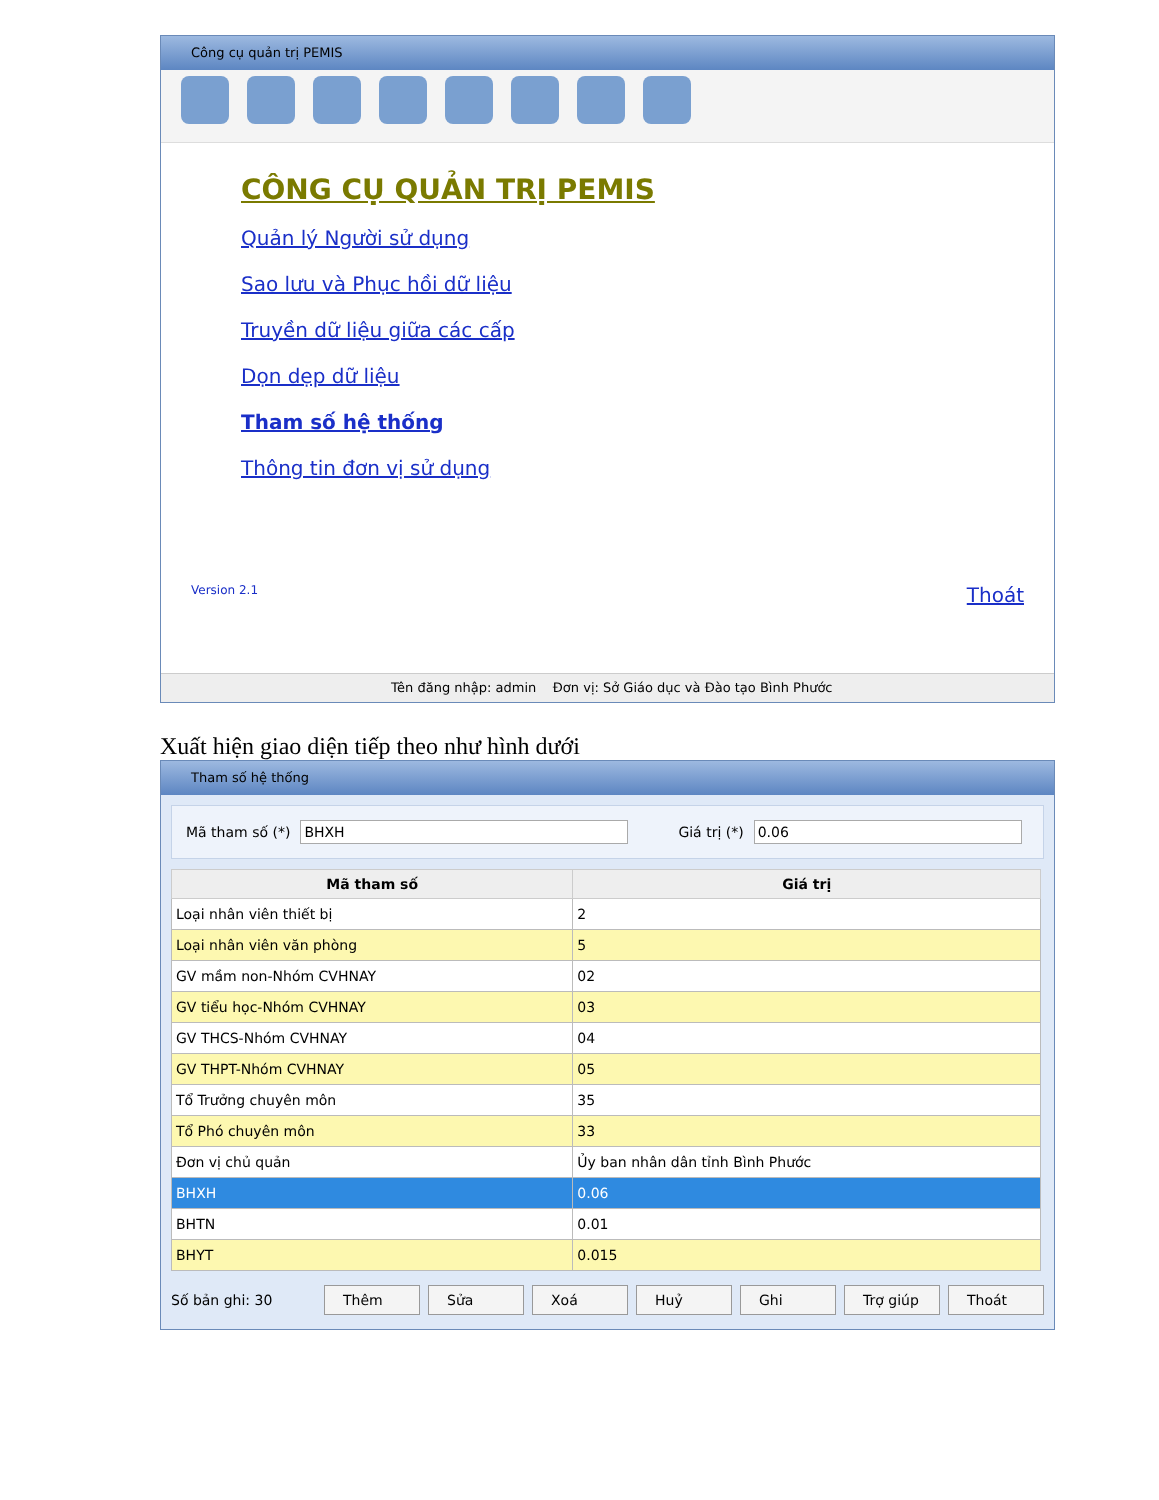Công cụ quản trị PEMIS
CÔNG CỤ QUẢN TRỊ PEMIS
Quản lý Người sử dụng
Sao lưu và Phục hồi dữ liệu
Truyền dữ liệu giữa các cấp
Dọn dẹp dữ liệu
Tham số hệ thống
Thông tin đơn vị sử dụng
Version 2.1 Thoát
Tên đăng nhập: admin Đơn vị: Sở Giáo dục và Đào tạo Bình Phước
Xuất hiện giao diện tiếp theo như hình dưới
Tham số hệ thống
Mã tham số (*) BHXH Giá trị (*) 0.06
| Mã tham số | Giá trị |
| --- | --- |
| Loại nhân viên thiết bị | 2 |
| Loại nhân viên văn phòng | 5 |
| GV mầm non-Nhóm CVHNAY | 02 |
| GV tiểu học-Nhóm CVHNAY | 03 |
| GV THCS-Nhóm CVHNAY | 04 |
| GV THPT-Nhóm CVHNAY | 05 |
| Tổ Trưởng chuyên môn | 35 |
| Tổ Phó chuyên môn | 33 |
| Đơn vị chủ quản | Ủy ban nhân dân tỉnh Bình Phước |
| BHXH | 0.06 |
| BHTN | 0.01 |
| BHYT | 0.015 |
Số bản ghi: 30 Thêm Sửa Xoá Huỷ Ghi Trợ giúp Thoát